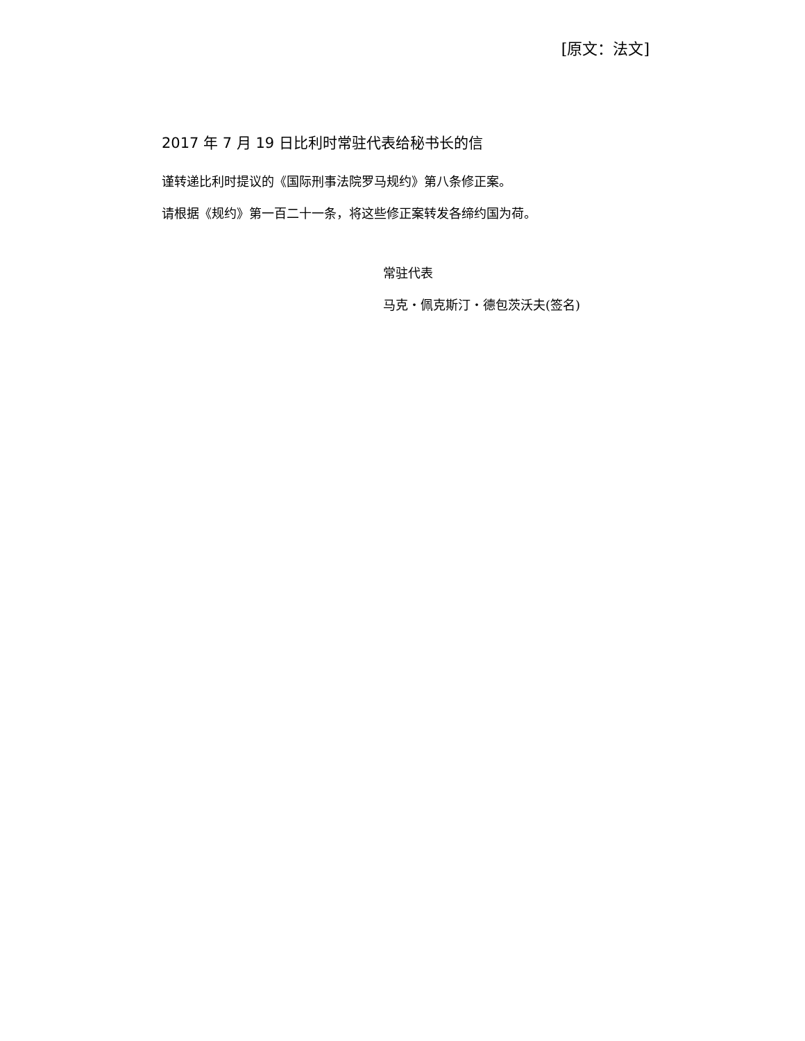[原文：法文]
2017 年 7 月 19 日比利时常驻代表给秘书长的信
谨转递比利时提议的《国际刑事法院罗马规约》第八条修正案。
请根据《规约》第一百二十一条，将这些修正案转发各缔约国为荷。
常驻代表
马克・佩克斯汀・德包茨沃夫(签名)